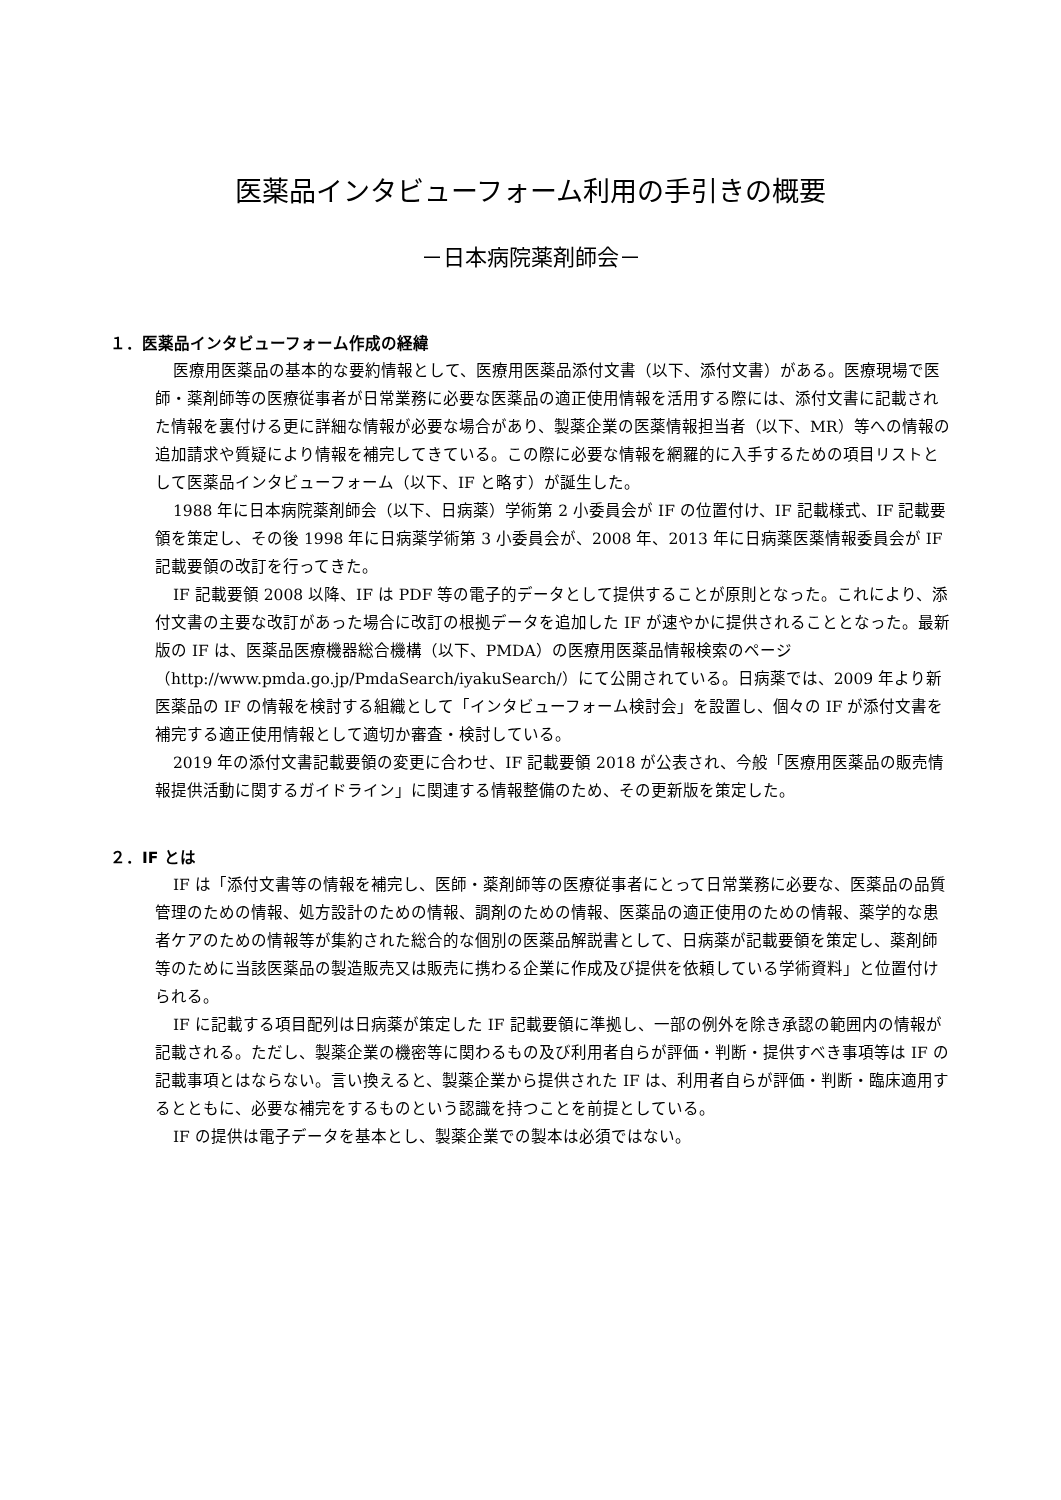医薬品インタビューフォーム利用の手引きの概要
－日本病院薬剤師会－
１．医薬品インタビューフォーム作成の経緯
医療用医薬品の基本的な要約情報として、医療用医薬品添付文書（以下、添付文書）がある。医療現場で医師・薬剤師等の医療従事者が日常業務に必要な医薬品の適正使用情報を活用する際には、添付文書に記載された情報を裏付ける更に詳細な情報が必要な場合があり、製薬企業の医薬情報担当者（以下、MR）等への情報の追加請求や質疑により情報を補完してきている。この際に必要な情報を網羅的に入手するための項目リストとして医薬品インタビューフォーム（以下、IF と略す）が誕生した。
1988 年に日本病院薬剤師会（以下、日病薬）学術第 2 小委員会が IF の位置付け、IF 記載様式、IF 記載要領を策定し、その後 1998 年に日病薬学術第 3 小委員会が、2008 年、2013 年に日病薬医薬情報委員会が IF 記載要領の改訂を行ってきた。
IF 記載要領 2008 以降、IF は PDF 等の電子的データとして提供することが原則となった。これにより、添付文書の主要な改訂があった場合に改訂の根拠データを追加した IF が速やかに提供されることとなった。最新版の IF は、医薬品医療機器総合機構（以下、PMDA）の医療用医薬品情報検索のページ（http://www.pmda.go.jp/PmdaSearch/iyakuSearch/）にて公開されている。日病薬では、2009 年より新医薬品の IF の情報を検討する組織として「インタビューフォーム検討会」を設置し、個々の IF が添付文書を補完する適正使用情報として適切か審査・検討している。
2019 年の添付文書記載要領の変更に合わせ、IF 記載要領 2018 が公表され、今般「医療用医薬品の販売情報提供活動に関するガイドライン」に関連する情報整備のため、その更新版を策定した。
２．IF とは
IF は「添付文書等の情報を補完し、医師・薬剤師等の医療従事者にとって日常業務に必要な、医薬品の品質管理のための情報、処方設計のための情報、調剤のための情報、医薬品の適正使用のための情報、薬学的な患者ケアのための情報等が集約された総合的な個別の医薬品解説書として、日病薬が記載要領を策定し、薬剤師等のために当該医薬品の製造販売又は販売に携わる企業に作成及び提供を依頼している学術資料」と位置付けられる。
IF に記載する項目配列は日病薬が策定した IF 記載要領に準拠し、一部の例外を除き承認の範囲内の情報が記載される。ただし、製薬企業の機密等に関わるもの及び利用者自らが評価・判断・提供すべき事項等は IF の記載事項とはならない。言い換えると、製薬企業から提供された IF は、利用者自らが評価・判断・臨床適用するとともに、必要な補完をするものという認識を持つことを前提としている。
IF の提供は電子データを基本とし、製薬企業での製本は必須ではない。